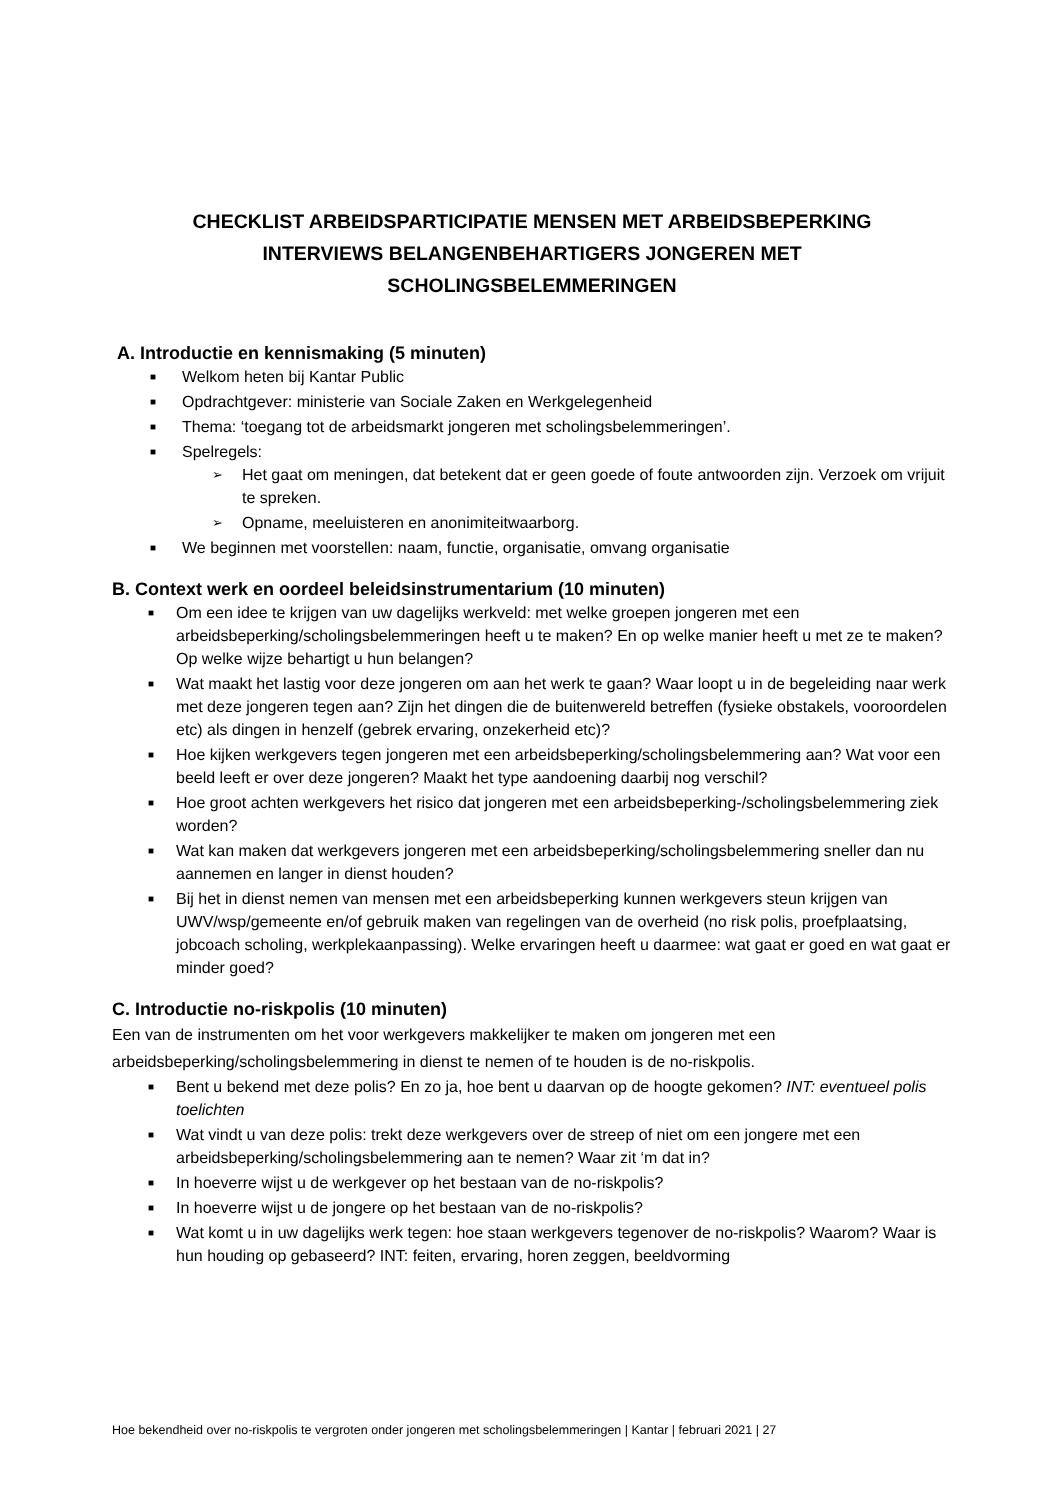CHECKLIST ARBEIDSPARTICIPATIE MENSEN MET ARBEIDSBEPERKING
INTERVIEWS BELANGENBEHARTIGERS JONGEREN MET
SCHOLINGSBELEMMERINGEN
A. Introductie en kennismaking (5 minuten)
■ Welkom heten bij Kantar Public
■ Opdrachtgever: ministerie van Sociale Zaken en Werkgelegenheid
■ Thema: ‘toegang tot de arbeidsmarkt jongeren met scholingsbelemmeringen’.
■ Spelregels:
➢ Het gaat om meningen, dat betekent dat er geen goede of foute antwoorden zijn. Verzoek om vrijuit te spreken.
➢ Opname, meeluisteren en anonimiteitwaarborg.
■ We beginnen met voorstellen: naam, functie, organisatie, omvang organisatie
B. Context werk en oordeel beleidsinstrumentarium (10 minuten)
■ Om een idee te krijgen van uw dagelijks werkveld: met welke groepen jongeren met een arbeidsbeperking/scholingsbelemmeringen heeft u te maken? En op welke manier heeft u met ze te maken? Op welke wijze behartigt u hun belangen?
■ Wat maakt het lastig voor deze jongeren om aan het werk te gaan? Waar loopt u in de begeleiding naar werk met deze jongeren tegen aan? Zijn het dingen die de buitenwereld betreffen (fysieke obstakels, vooroordelen etc) als dingen in henzelf (gebrek ervaring, onzekerheid etc)?
■ Hoe kijken werkgevers tegen jongeren met een arbeidsbeperking/scholingsbelemmering aan? Wat voor een beeld leeft er over deze jongeren? Maakt het type aandoening daarbij nog verschil?
■ Hoe groot achten werkgevers het risico dat jongeren met een arbeidsbeperking-/scholingsbelemmering ziek worden?
■ Wat kan maken dat werkgevers jongeren met een arbeidsbeperking/scholingsbelemmering sneller dan nu aannemen en langer in dienst houden?
■ Bij het in dienst nemen van mensen met een arbeidsbeperking kunnen werkgevers steun krijgen van UWV/wsp/gemeente en/of gebruik maken van regelingen van de overheid (no risk polis, proefplaatsing, jobcoach scholing, werkplekaanpassing). Welke ervaringen heeft u daarmee: wat gaat er goed en wat gaat er minder goed?
C. Introductie no-riskpolis (10 minuten)
Een van de instrumenten om het voor werkgevers makkelijker te maken om jongeren met een arbeidsbeperking/scholingsbelemmering in dienst te nemen of te houden is de no-riskpolis.
■ Bent u bekend met deze polis? En zo ja, hoe bent u daarvan op de hoogte gekomen? INT: eventueel polis toelichten
■ Wat vindt u van deze polis: trekt deze werkgevers over de streep of niet om een jongere met een arbeidsbeperking/scholingsbelemmering aan te nemen? Waar zit ‘m dat in?
■ In hoeverre wijst u de werkgever op het bestaan van de no-riskpolis?
■ In hoeverre wijst u de jongere op het bestaan van de no-riskpolis?
■ Wat komt u in uw dagelijks werk tegen: hoe staan werkgevers tegenover de no-riskpolis? Waarom? Waar is hun houding op gebaseerd? INT: feiten, ervaring, horen zeggen, beeldvorming
Hoe bekendheid over no-riskpolis te vergroten onder jongeren met scholingsbelemmeringen | Kantar | februari 2021 | 27